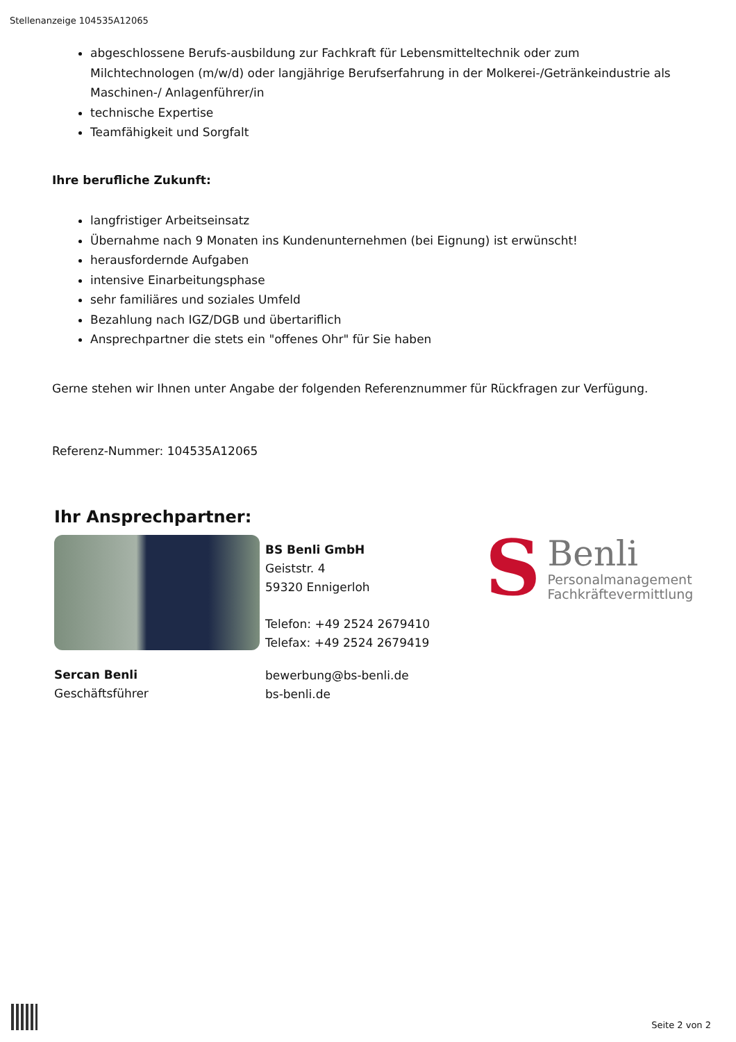Stellenanzeige 104535A12065
abgeschlossene Berufs-ausbildung zur Fachkraft für Lebensmitteltechnik oder zum Milchtechnologen (m/w/d) oder langjährige Berufserfahrung in der Molkerei-/Getränkeindustrie als Maschinen-/ Anlagenführer/in
technische Expertise
Teamfähigkeit und Sorgfalt
Ihre berufliche Zukunft:
langfristiger Arbeitseinsatz
Übernahme nach 9 Monaten ins Kundenunternehmen (bei Eignung) ist erwünscht!
herausfordernde Aufgaben
intensive Einarbeitungsphase
sehr familiäres und soziales Umfeld
Bezahlung nach IGZ/DGB und übertariflich
Ansprechpartner die stets ein "offenes Ohr" für Sie haben
Gerne stehen wir Ihnen unter Angabe der folgenden Referenznummer für Rückfragen zur Verfügung.
Referenz-Nummer: 104535A12065
Ihr Ansprechpartner:
Sercan Benli
Geschäftsführer
BS Benli GmbH
Geiststr. 4
59320 Ennigerloh
Telefon: +49 2524 2679410
Telefax: +49 2524 2679419
bewerbung@bs-benli.de
bs-benli.de
S
Benli
Personalmanagement
Fachkräftevermittlung
Seite 2 von 2